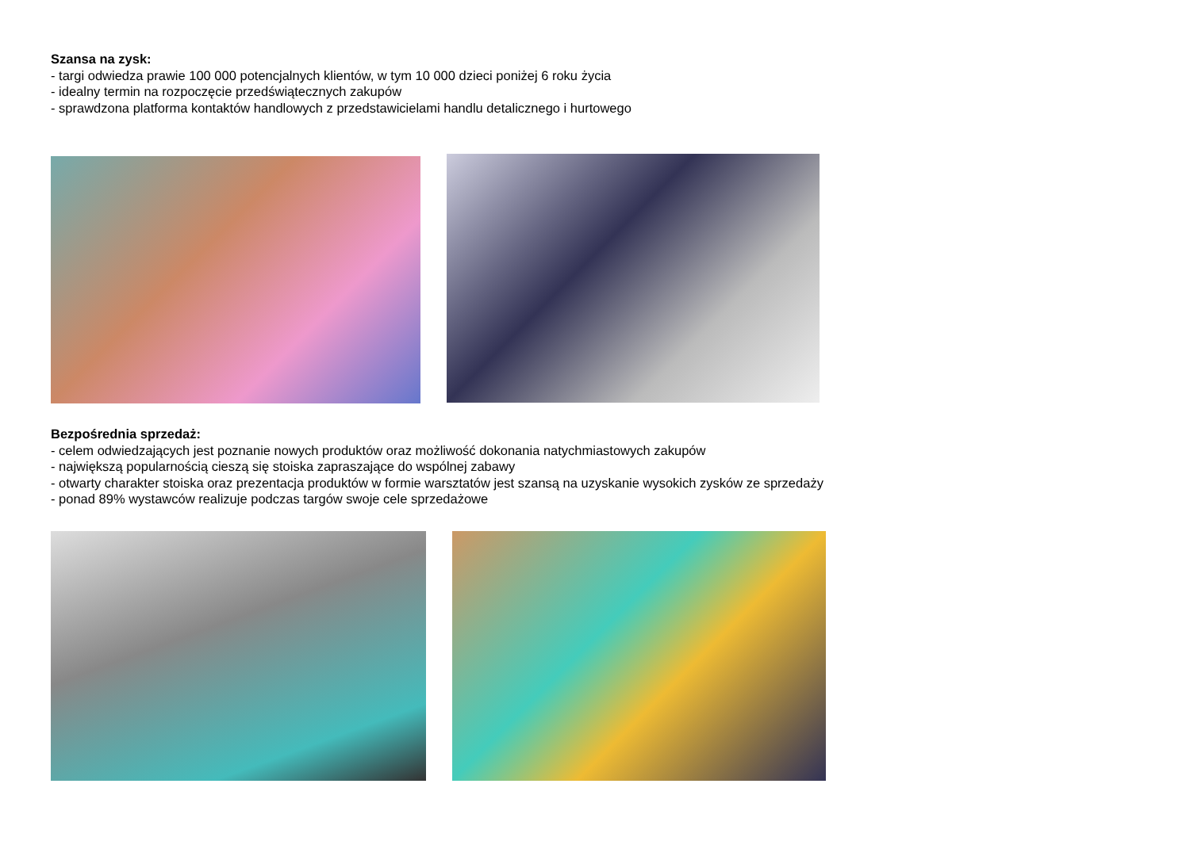Szansa na zysk:
- targi odwiedza prawie 100 000 potencjalnych klientów, w tym 10 000 dzieci poniżej 6 roku życia
- idealny termin na rozpoczęcie przedświątecznych zakupów
- sprawdzona platforma kontaktów handlowych z przedstawicielami handlu detalicznego i hurtowego
Bezpośrednia sprzedaż:
- celem odwiedzających jest poznanie nowych produktów oraz możliwość dokonania natychmiastowych zakupów
- największą popularnością cieszą się stoiska zapraszające do wspólnej zabawy
- otwarty charakter stoiska oraz prezentacja produktów w formie warsztatów jest szansą na uzyskanie wysokich zysków ze sprzedaży
- ponad 89% wystawców realizuje podczas targów swoje cele sprzedażowe